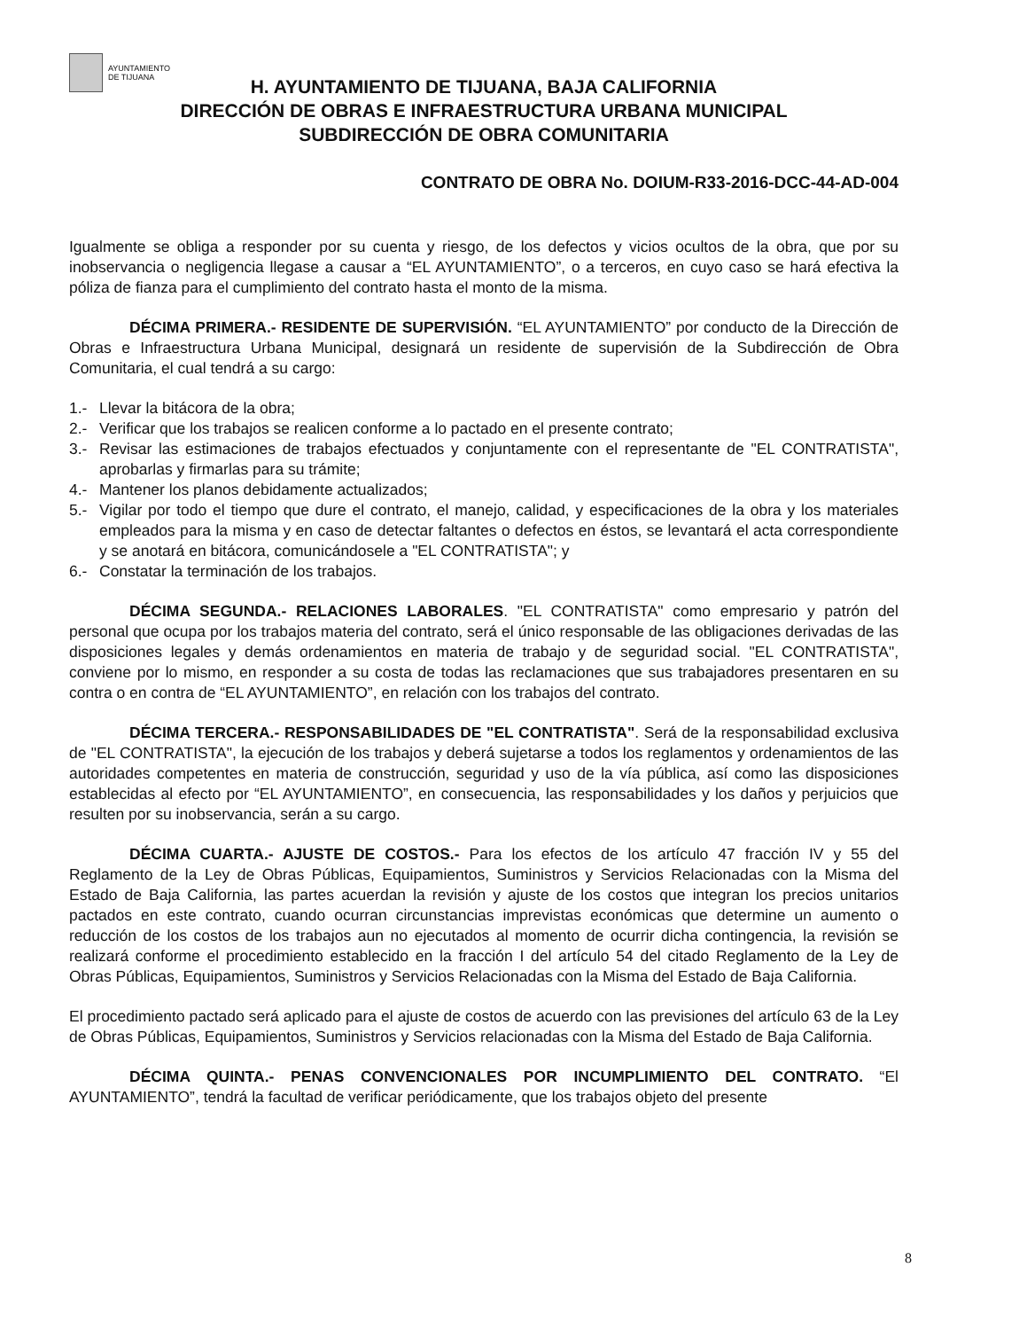AYUNTAMIENTO
DE TIJUANA
H. AYUNTAMIENTO DE TIJUANA, BAJA CALIFORNIA
DIRECCIÓN DE OBRAS E INFRAESTRUCTURA URBANA MUNICIPAL
SUBDIRECCIÓN DE OBRA COMUNITARIA
CONTRATO DE OBRA No. DOIUM-R33-2016-DCC-44-AD-004
Igualmente se obliga a responder por su cuenta y riesgo, de los defectos y vicios ocultos de la obra, que por su inobservancia o negligencia llegase a causar a “EL AYUNTAMIENTO”, o a terceros, en cuyo caso se hará efectiva la póliza de fianza para el cumplimiento del contrato hasta el monto de la misma.
DÉCIMA PRIMERA.- RESIDENTE DE SUPERVISIÓN. “EL AYUNTAMIENTO” por conducto de la Dirección de Obras e Infraestructura Urbana Municipal, designará un residente de supervisión de la Subdirección de Obra Comunitaria, el cual tendrá a su cargo:
1.- Llevar la bitácora de la obra;
2.- Verificar que los trabajos se realicen conforme a lo pactado en el presente contrato;
3.- Revisar las estimaciones de trabajos efectuados y conjuntamente con el representante de "EL CONTRATISTA", aprobarlas y firmarlas para su trámite;
4.- Mantener los planos debidamente actualizados;
5.- Vigilar por todo el tiempo que dure el contrato, el manejo, calidad, y especificaciones de la obra y los materiales empleados para la misma y en caso de detectar faltantes o defectos en éstos, se levantará el acta correspondiente y se anotará en bitácora, comunicándosele a "EL CONTRATISTA"; y
6.- Constatar la terminación de los trabajos.
DÉCIMA SEGUNDA.- RELACIONES LABORALES. "EL CONTRATISTA" como empresario y patrón del personal que ocupa por los trabajos materia del contrato, será el único responsable de las obligaciones derivadas de las disposiciones legales y demás ordenamientos en materia de trabajo y de seguridad social. "EL CONTRATISTA", conviene por lo mismo, en responder a su costa de todas las reclamaciones que sus trabajadores presentaren en su contra o en contra de “EL AYUNTAMIENTO”, en relación con los trabajos del contrato.
DÉCIMA TERCERA.- RESPONSABILIDADES DE "EL CONTRATISTA". Será de la responsabilidad exclusiva de "EL CONTRATISTA", la ejecución de los trabajos y deberá sujetarse a todos los reglamentos y ordenamientos de las autoridades competentes en materia de construcción, seguridad y uso de la vía pública, así como las disposiciones establecidas al efecto por “EL AYUNTAMIENTO”, en consecuencia, las responsabilidades y los daños y perjuicios que resulten por su inobservancia, serán a su cargo.
DÉCIMA CUARTA.- AJUSTE DE COSTOS.- Para los efectos de los artículo 47 fracción IV y 55 del Reglamento de la Ley de Obras Públicas, Equipamientos, Suministros y Servicios Relacionadas con la Misma del Estado de Baja California, las partes acuerdan la revisión y ajuste de los costos que integran los precios unitarios pactados en este contrato, cuando ocurran circunstancias imprevistas económicas que determine un aumento o reducción de los costos de los trabajos aun no ejecutados al momento de ocurrir dicha contingencia, la revisión se realizará conforme el procedimiento establecido en la fracción I del artículo 54 del citado Reglamento de la Ley de Obras Públicas, Equipamientos, Suministros y Servicios Relacionadas con la Misma del Estado de Baja California.
El procedimiento pactado será aplicado para el ajuste de costos de acuerdo con las previsiones del artículo 63 de la Ley de Obras Públicas, Equipamientos, Suministros y Servicios relacionadas con la Misma del Estado de Baja California.
DÉCIMA QUINTA.- PENAS CONVENCIONALES POR INCUMPLIMIENTO DEL CONTRATO. “El AYUNTAMIENTO”, tendrá la facultad de verificar periódicamente, que los trabajos objeto del presente
8